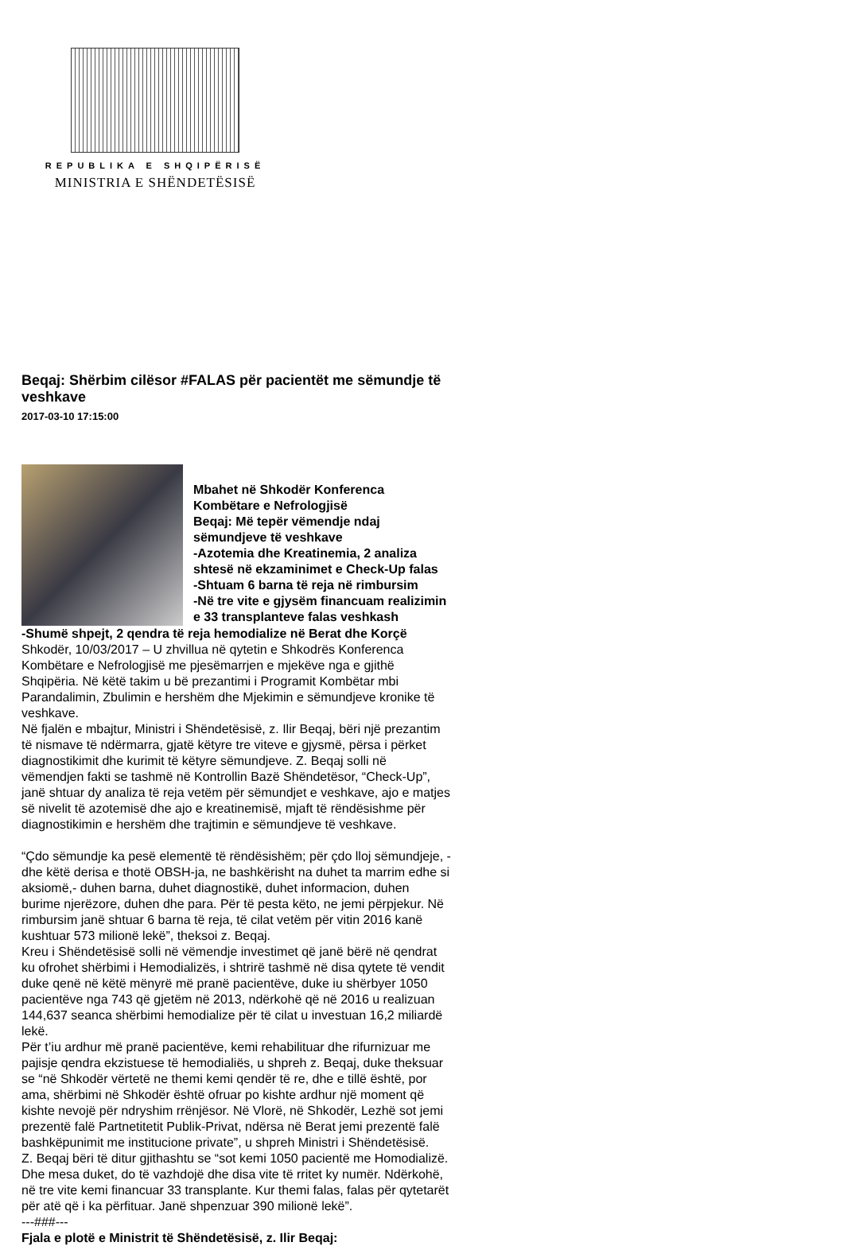REPUBLIKA E SHQIPËRISË
MINISTRIA E SHËNDETËSISË
Beqaj: Shërbim cilësor #FALAS për pacientët me sëmundje të veshkave
2017-03-10 17:15:00
Mbahet në Shkodër Konferenca Kombëtare e Nefrologjisë
Beqaj: Më tepër vëmendje ndaj sëmundjeve të veshkave
-Azotemia dhe Kreatinemia, 2 analiza shtesë në ekzaminimet e Check-Up falas
-Shtuam 6 barna të reja në rimbursim
-Në tre vite e gjysëm financuam realizimin e 33 transplanteve falas veshkash
-Shumë shpejt, 2 qendra të reja hemodialize në Berat dhe Korçë
Shkodër, 10/03/2017 – U zhvillua në qytetin e Shkodrës Konferenca Kombëtare e Nefrologjisë me pjesëmarrjen e mjekëve nga e gjithë Shqipëria. Në këtë takim u bë prezantimi i Programit Kombëtar mbi Parandalimin, Zbulimin e hershëm dhe Mjekimin e sëmundjeve kronike të veshkave.
Në fjalën e mbajtur, Ministri i Shëndetësisë, z. Ilir Beqaj, bëri një prezantim të nismave të ndërmarra, gjatë këtyre tre viteve e gjysmë, përsa i përket diagnostikimit dhe kurimit të këtyre sëmundjeve. Z. Beqaj solli në vëmendjen fakti se tashmë në Kontrollin Bazë Shëndetësor, “Check-Up”, janë shtuar dy analiza të reja vetëm për sëmundjet e veshkave, ajo e matjes së nivelit të azotemisë dhe ajo e kreatinemisë, mjaft të rëndësishme për diagnostikimin e hershëm dhe trajtimin e sëmundjeve të veshkave.
“Çdo sëmundje ka pesë elementë të rëndësishëm; për çdo lloj sëmundjeje, -dhe këtë derisa e thotë OBSH-ja, ne bashkërisht na duhet ta marrim edhe si aksiomë,- duhen barna, duhet diagnostikë, duhet informacion, duhen burime njerëzore, duhen dhe para. Për të pesta këto, ne jemi përpjekur. Në rimbursim janë shtuar 6 barna të reja, të cilat vetëm për vitin 2016 kanë kushtuar 573 milionë lekë”, theksoi z. Beqaj.
Kreu i Shëndetësisë solli në vëmendje investimet që janë bërë në qendrat ku ofrohet shërbimi i Hemodializës, i shtrirë tashmë në disa qytete të vendit duke qenë në këtë mënyrë më pranë pacientëve, duke iu shërbyer 1050 pacientëve nga 743 që gjetëm në 2013, ndërkohë që në 2016 u realizuan 144,637 seanca shërbimi hemodialize për të cilat u investuan 16,2 miliardë lekë.
Për t’iu ardhur më pranë pacientëve, kemi rehabilituar dhe rifurnizuar me pajisje qendra ekzistuese të hemodialiës, u shpreh z. Beqaj, duke theksuar se “në Shkodër vërtetë ne themi kemi qendër të re, dhe e tillë është, por ama, shërbimi në Shkodër është ofruar po kishte ardhur një moment që kishte nevojë për ndryshim rrënjësor. Në Vlorë, në Shkodër, Lezhë sot jemi prezentë falë Partnetitetit Publik-Privat, ndërsa në Berat jemi prezentë falë bashkëpunimit me institucione private”, u shpreh Ministri i Shëndetësisë.
Z. Beqaj bëri të ditur gjithashtu se “sot kemi 1050 pacientë me Homodializë. Dhe mesa duket, do të vazhdojë dhe disa vite të rritet ky numër. Ndërkohë, në tre vite kemi financuar 33 transplante. Kur themi falas, falas për qytetarët për atë që i ka përfituar. Janë shpenzuar 390 milionë lekë”.
---###---
Fjala e plotë e Ministrit të Shëndetësisë, z. Ilir Beqaj: